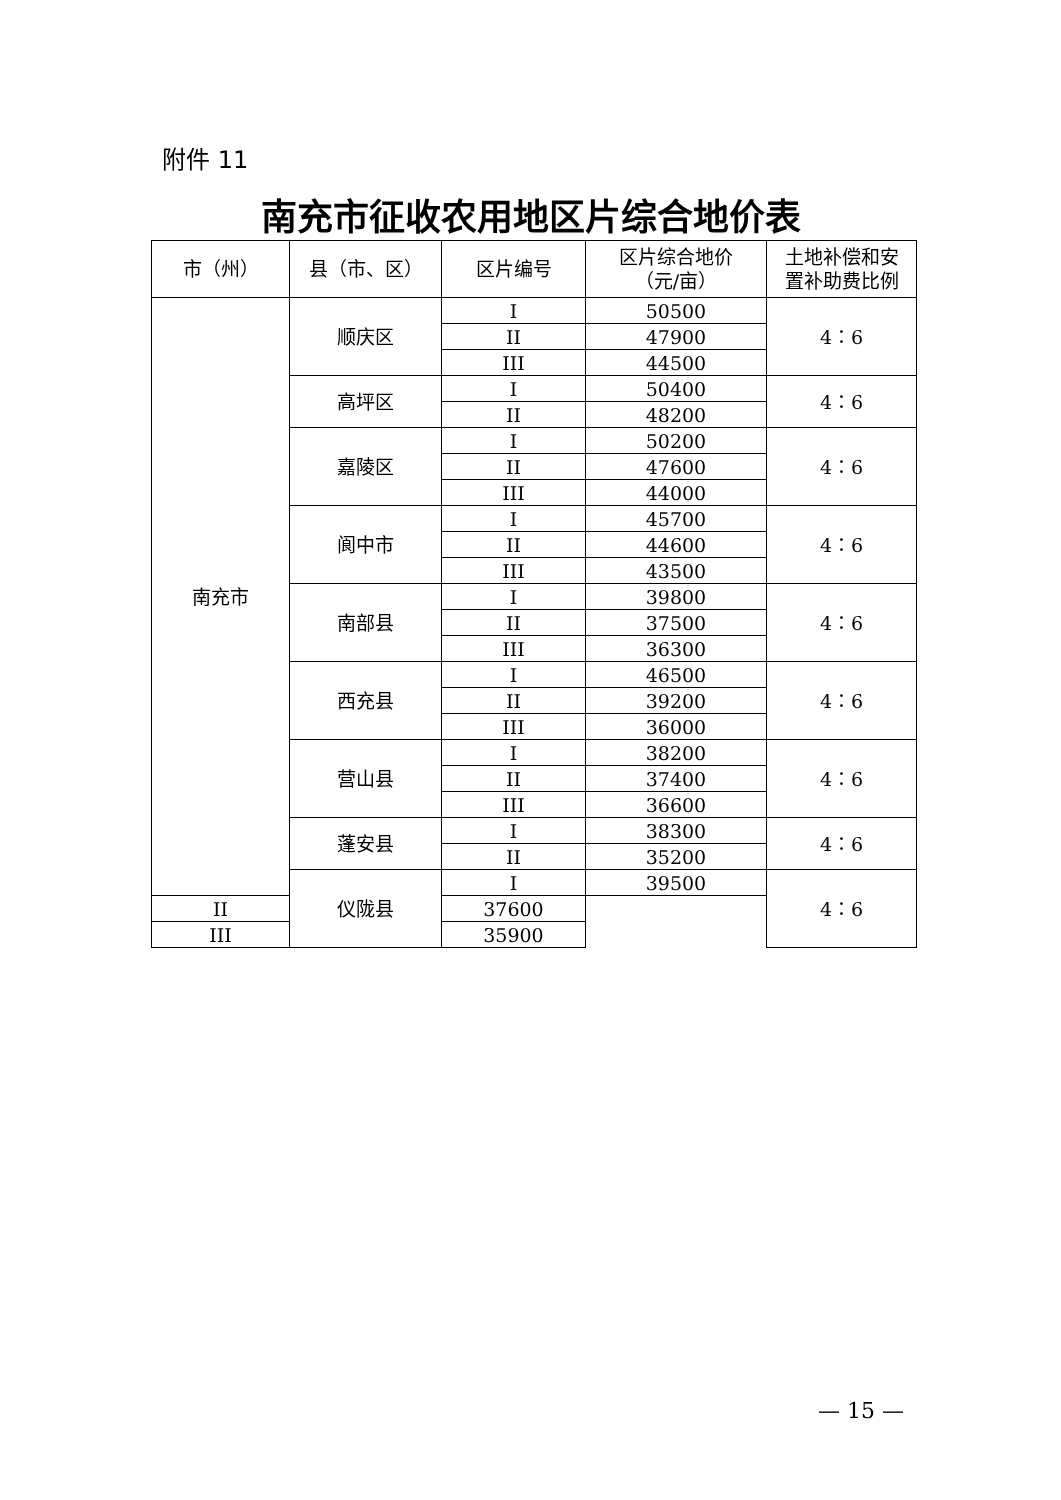附件 11
南充市征收农用地区片综合地价表
| 市（州） | 县（市、区） | 区片编号 | 区片综合地价 （元/亩） | 土地补偿和安 置补助费比例 |
| --- | --- | --- | --- | --- |
| 南充市 | 顺庆区 | I | 50500 | 4：6 |
| | | II | 47900 | |
| | | III | 44500 | |
| | 高坪区 | I | 50400 | 4：6 |
| | | II | 48200 | |
| | 嘉陵区 | I | 50200 | 4：6 |
| | | II | 47600 | |
| | | III | 44000 | |
| | 阆中市 | I | 45700 | 4：6 |
| | | II | 44600 | |
| | | III | 43500 | |
| | 南部县 | I | 39800 | 4：6 |
| | | II | 37500 | |
| | | III | 36300 | |
| | 西充县 | I | 46500 | 4：6 |
| | | II | 39200 | |
| | | III | 36000 | |
| | 营山县 | I | 38200 | 4：6 |
| | | II | 37400 | |
| | | III | 36600 | |
| | 蓬安县 | I | 38300 | 4：6 |
| | | II | 35200 | |
| | 仪陇县 | I | 39500 | 4：6 |
| II | | 37600 | | |
| III | | 35900 | | |
— 15 —